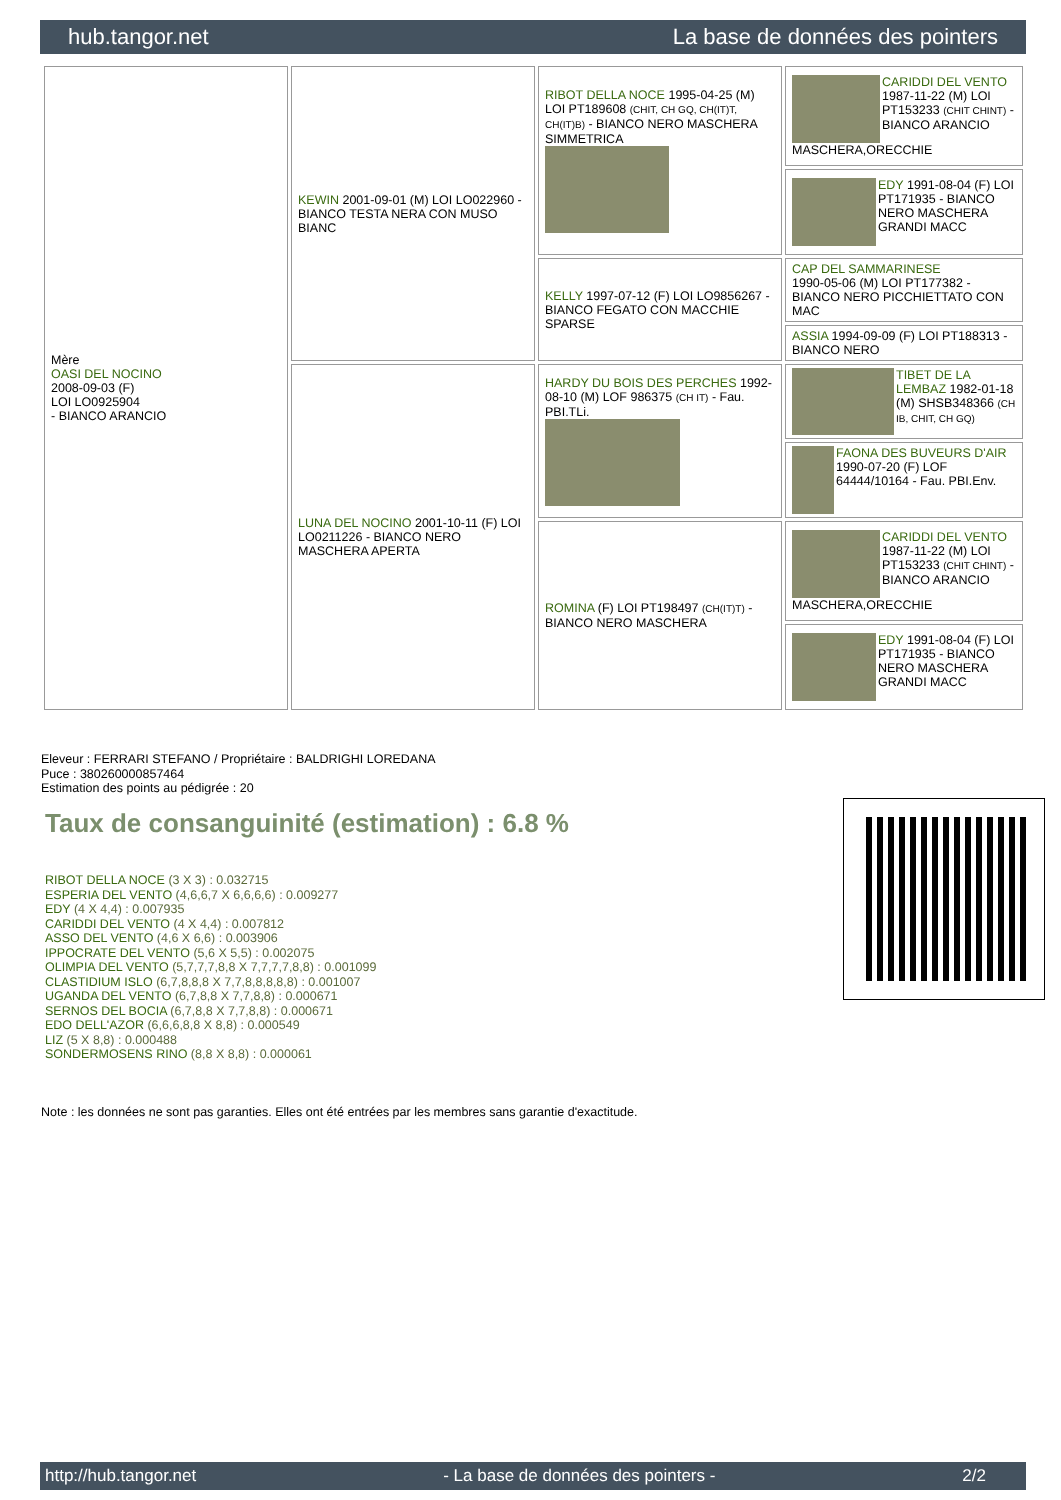hub.tangor.net La base de données des pointers
| Mère OASI DEL NOCINO 2008-09-03 (F) LOI LO0925904 - BIANCO ARANCIO | KEWIN 2001-09-01 (M) LOI LO022960 - BIANCO TESTA NERA CON MUSO BIANC | RIBOT DELLA NOCE 1995-04-25 (M) LOI PT189608 (CHIT, CH GQ, CH(IT)T, CH(IT)B) - BIANCO NERO MASCHERA SIMMETRICA | CARIDDI DEL VENTO 1987-11-22 (M) LOI PT153233 (CHIT CHINT) - BIANCO ARANCIO MASCHERA,ORECCHIE |
| | | | EDY 1991-08-04 (F) LOI PT171935 - BIANCO NERO MASCHERA GRANDI MACC |
| | | KELLY 1997-07-12 (F) LOI LO9856267 - BIANCO FEGATO CON MACCHIE SPARSE | CAP DEL SAMMARINESE 1990-05-06 (M) LOI PT177382 - BIANCO NERO PICCHIETTATO CON MAC |
| | | | ASSIA 1994-09-09 (F) LOI PT188313 - BIANCO NERO |
| | LUNA DEL NOCINO 2001-10-11 (F) LOI LO0211226 - BIANCO NERO MASCHERA APERTA | HARDY DU BOIS DES PERCHES 1992-08-10 (M) LOF 986375 (CH IT) - Fau. PBI.TLi. | TIBET DE LA LEMBAZ 1982-01-18 (M) SHSB348366 (CH IB, CHIT, CH GQ) |
| | | | FAONA DES BUVEURS D'AIR 1990-07-20 (F) LOF 64444/10164 - Fau. PBI.Env. |
| | | ROMINA (F) LOI PT198497 (CH(IT)T) - BIANCO NERO MASCHERA | CARIDDI DEL VENTO 1987-11-22 (M) LOI PT153233 (CHIT CHINT) - BIANCO ARANCIO MASCHERA,ORECCHIE |
| | | | EDY 1991-08-04 (F) LOI PT171935 - BIANCO NERO MASCHERA GRANDI MACC |
Eleveur : FERRARI STEFANO / Propriétaire : BALDRIGHI LOREDANA
Puce : 380260000857464
Estimation des points au pédigrée : 20
Taux de consanguinité (estimation) : 6.8 %
RIBOT DELLA NOCE (3 X 3) : 0.032715
ESPERIA DEL VENTO (4,6,6,7 X 6,6,6,6) : 0.009277
EDY (4 X 4,4) : 0.007935
CARIDDI DEL VENTO (4 X 4,4) : 0.007812
ASSO DEL VENTO (4,6 X 6,6) : 0.003906
IPPOCRATE DEL VENTO (5,6 X 5,5) : 0.002075
OLIMPIA DEL VENTO (5,7,7,7,8,8 X 7,7,7,7,8,8) : 0.001099
CLASTIDIUM ISLO (6,7,8,8,8 X 7,7,8,8,8,8,8) : 0.001007
UGANDA DEL VENTO (6,7,8,8 X 7,7,8,8) : 0.000671
SERNOS DEL BOCIA (6,7,8,8 X 7,7,8,8) : 0.000671
EDO DELL'AZOR (6,6,6,8,8 X 8,8) : 0.000549
LIZ (5 X 8,8) : 0.000488
SONDERMOSENS RINO (8,8 X 8,8) : 0.000061
Note : les données ne sont pas garanties. Elles ont été entrées par les membres sans garantie d'exactitude.
http://hub.tangor.net - La base de données des pointers - 2/2